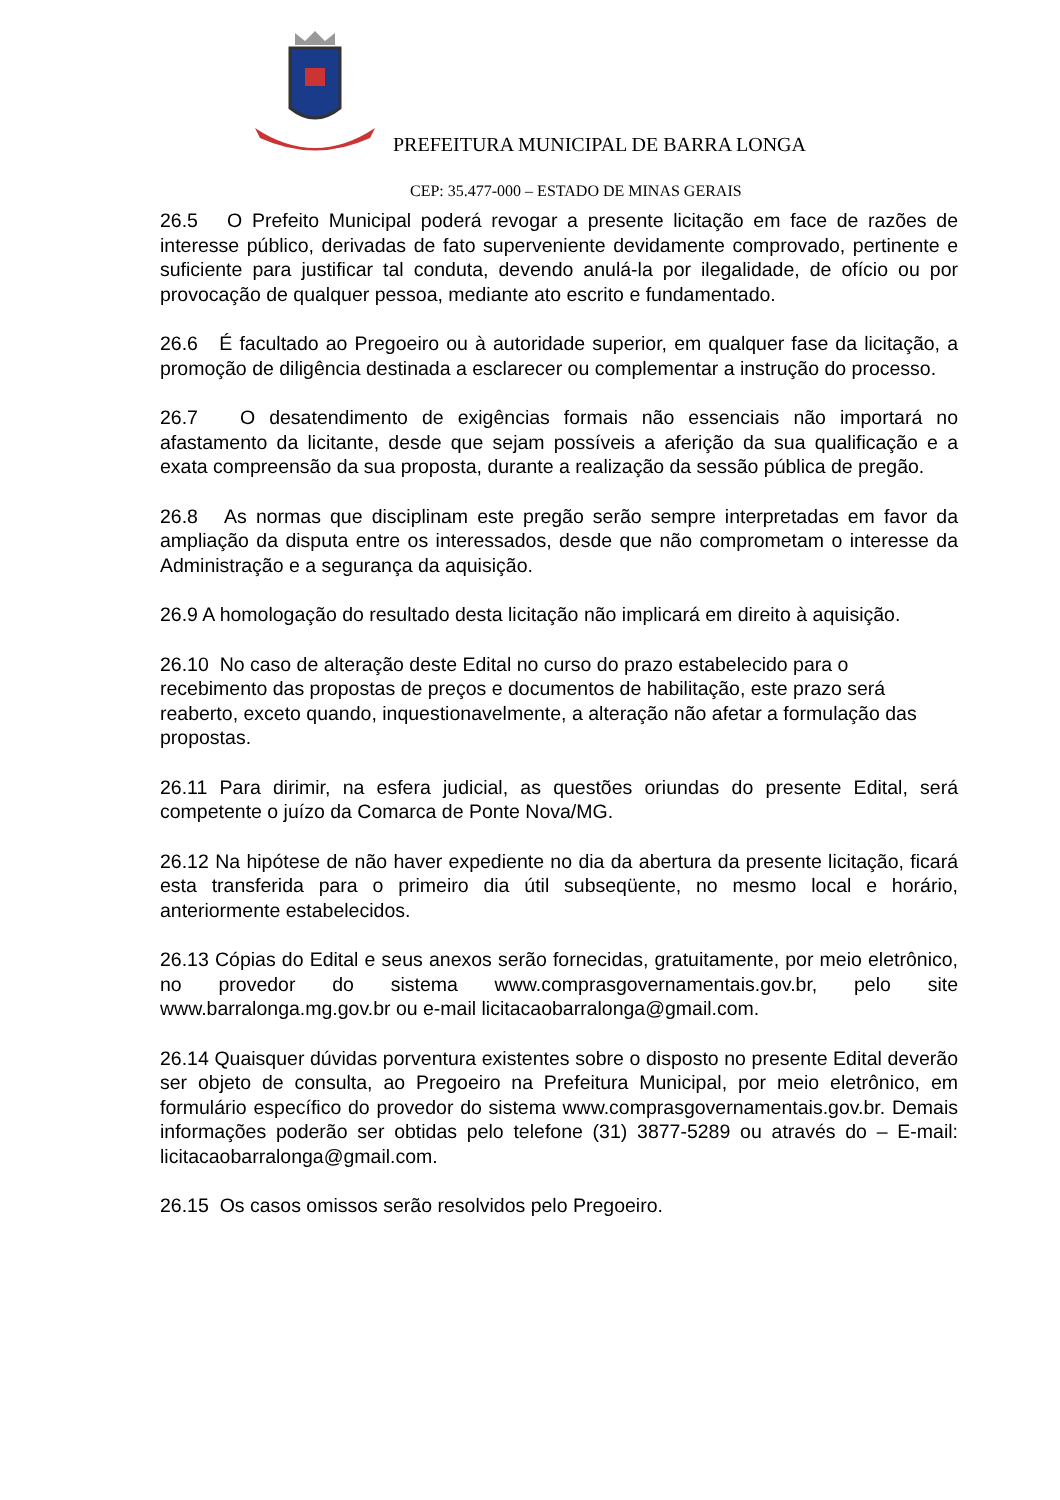PREFEITURA MUNICIPAL DE BARRA LONGA
CEP: 35.477-000 – ESTADO DE MINAS GERAIS
26.5 O Prefeito Municipal poderá revogar a presente licitação em face de razões de interesse público, derivadas de fato superveniente devidamente comprovado, pertinente e suficiente para justificar tal conduta, devendo anulá-la por ilegalidade, de ofício ou por provocação de qualquer pessoa, mediante ato escrito e fundamentado.
26.6 É facultado ao Pregoeiro ou à autoridade superior, em qualquer fase da licitação, a promoção de diligência destinada a esclarecer ou complementar a instrução do processo.
26.7 O desatendimento de exigências formais não essenciais não importará no afastamento da licitante, desde que sejam possíveis a aferição da sua qualificação e a exata compreensão da sua proposta, durante a realização da sessão pública de pregão.
26.8 As normas que disciplinam este pregão serão sempre interpretadas em favor da ampliação da disputa entre os interessados, desde que não comprometam o interesse da Administração e a segurança da aquisição.
26.9 A homologação do resultado desta licitação não implicará em direito à aquisição.
26.10 No caso de alteração deste Edital no curso do prazo estabelecido para o recebimento das propostas de preços e documentos de habilitação, este prazo será reaberto, exceto quando, inquestionavelmente, a alteração não afetar a formulação das propostas.
26.11 Para dirimir, na esfera judicial, as questões oriundas do presente Edital, será competente o juízo da Comarca de Ponte Nova/MG.
26.12 Na hipótese de não haver expediente no dia da abertura da presente licitação, ficará esta transferida para o primeiro dia útil subseqüente, no mesmo local e horário, anteriormente estabelecidos.
26.13 Cópias do Edital e seus anexos serão fornecidas, gratuitamente, por meio eletrônico, no provedor do sistema www.comprasgovernamentais.gov.br, pelo site www.barralonga.mg.gov.br ou e-mail licitacaobarralonga@gmail.com.
26.14 Quaisquer dúvidas porventura existentes sobre o disposto no presente Edital deverão ser objeto de consulta, ao Pregoeiro na Prefeitura Municipal, por meio eletrônico, em formulário específico do provedor do sistema www.comprasgovernamentais.gov.br. Demais informações poderão ser obtidas pelo telefone (31) 3877-5289 ou através do – E-mail: licitacaobarralonga@gmail.com.
26.15 Os casos omissos serão resolvidos pelo Pregoeiro.